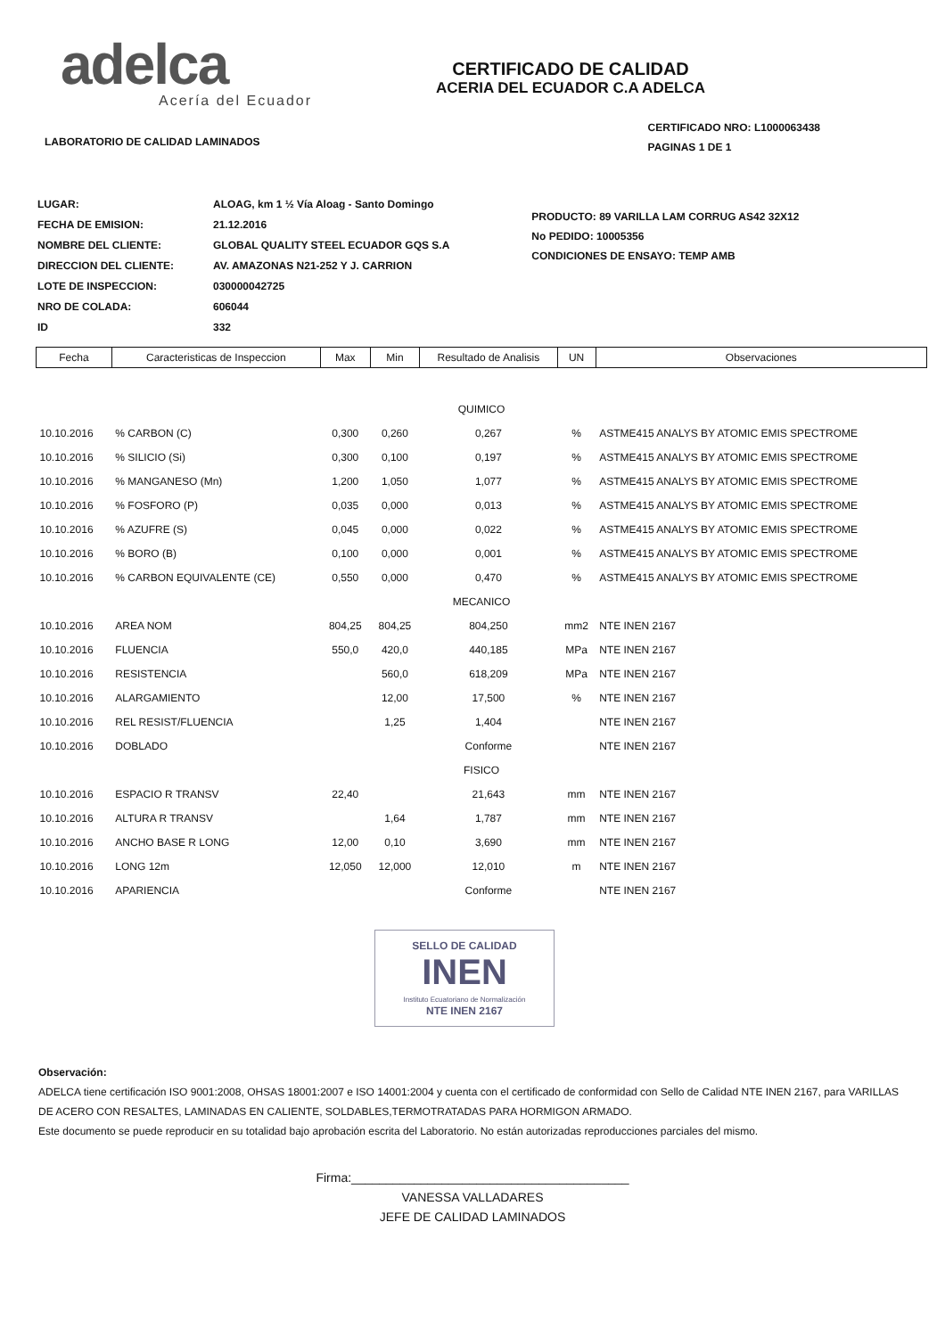adelca
Acería del Ecuador
CERTIFICADO DE CALIDAD
ACERIA DEL ECUADOR C.A ADELCA
LABORATORIO DE CALIDAD LAMINADOS
CERTIFICADO NRO: L1000063438
PAGINAS 1 DE 1
| LUGAR: | ALOAG, km 1 ½ Vía Aloag - Santo Domingo |
| FECHA DE EMISION: | 21.12.2016 |
| NOMBRE DEL CLIENTE: | GLOBAL QUALITY STEEL ECUADOR GQS S.A |
| DIRECCION DEL CLIENTE: | AV. AMAZONAS N21-252 Y J. CARRION |
| LOTE DE INSPECCION: | 030000042725 |
| NRO DE COLADA: | 606044 |
| ID | 332 |
PRODUCTO: 89 VARILLA LAM CORRUG AS42 32X12
No PEDIDO: 10005356
CONDICIONES DE ENSAYO: TEMP AMB
| Fecha | Caracteristicas de Inspeccion | Max | Min | Resultado de Analisis | UN | Observaciones |
| --- | --- | --- | --- | --- | --- | --- |
| QUIMICO | | | | | | |
| 10.10.2016 | % CARBON (C) | 0,300 | 0,260 | 0,267 | % | ASTME415 ANALYS BY ATOMIC EMIS SPECTROME |
| 10.10.2016 | % SILICIO (Si) | 0,300 | 0,100 | 0,197 | % | ASTME415 ANALYS BY ATOMIC EMIS SPECTROME |
| 10.10.2016 | % MANGANESO (Mn) | 1,200 | 1,050 | 1,077 | % | ASTME415 ANALYS BY ATOMIC EMIS SPECTROME |
| 10.10.2016 | % FOSFORO (P) | 0,035 | 0,000 | 0,013 | % | ASTME415 ANALYS BY ATOMIC EMIS SPECTROME |
| 10.10.2016 | % AZUFRE (S) | 0,045 | 0,000 | 0,022 | % | ASTME415 ANALYS BY ATOMIC EMIS SPECTROME |
| 10.10.2016 | % BORO (B) | 0,100 | 0,000 | 0,001 | % | ASTME415 ANALYS BY ATOMIC EMIS SPECTROME |
| 10.10.2016 | % CARBON EQUIVALENTE (CE) | 0,550 | 0,000 | 0,470 | % | ASTME415 ANALYS BY ATOMIC EMIS SPECTROME |
| MECANICO | | | | | | |
| 10.10.2016 | AREA NOM | 804,25 | 804,25 | 804,250 | mm2 | NTE INEN 2167 |
| 10.10.2016 | FLUENCIA | 550,0 | 420,0 | 440,185 | MPa | NTE INEN 2167 |
| 10.10.2016 | RESISTENCIA | | 560,0 | 618,209 | MPa | NTE INEN 2167 |
| 10.10.2016 | ALARGAMIENTO | | 12,00 | 17,500 | % | NTE INEN 2167 |
| 10.10.2016 | REL RESIST/FLUENCIA | | 1,25 | 1,404 | | NTE INEN 2167 |
| 10.10.2016 | DOBLADO | | | Conforme | | NTE INEN 2167 |
| FISICO | | | | | | |
| 10.10.2016 | ESPACIO R TRANSV | 22,40 | | 21,643 | mm | NTE INEN 2167 |
| 10.10.2016 | ALTURA R TRANSV | | 1,64 | 1,787 | mm | NTE INEN 2167 |
| 10.10.2016 | ANCHO BASE R LONG | 12,00 | 0,10 | 3,690 | mm | NTE INEN 2167 |
| 10.10.2016 | LONG 12m | 12,050 | 12,000 | 12,010 | m | NTE INEN 2167 |
| 10.10.2016 | APARIENCIA | | | Conforme | | NTE INEN 2167 |
SELLO DE CALIDAD
INEN
Instituto Ecuatoriano de Normalización
NTE INEN 2167
Observación:
ADELCA tiene certificación ISO 9001:2008, OHSAS 18001:2007 e ISO 14001:2004 y cuenta con el certificado de conformidad con Sello de Calidad NTE INEN 2167, para VARILLAS DE ACERO CON RESALTES, LAMINADAS EN CALIENTE, SOLDABLES,TERMOTRATADAS PARA HORMIGON ARMADO.
Este documento se puede reproducir en su totalidad bajo aprobación escrita del Laboratorio. No están autorizadas reproducciones parciales del mismo.
Firma:________________________________________
VANESSA VALLADARES
JEFE DE CALIDAD LAMINADOS